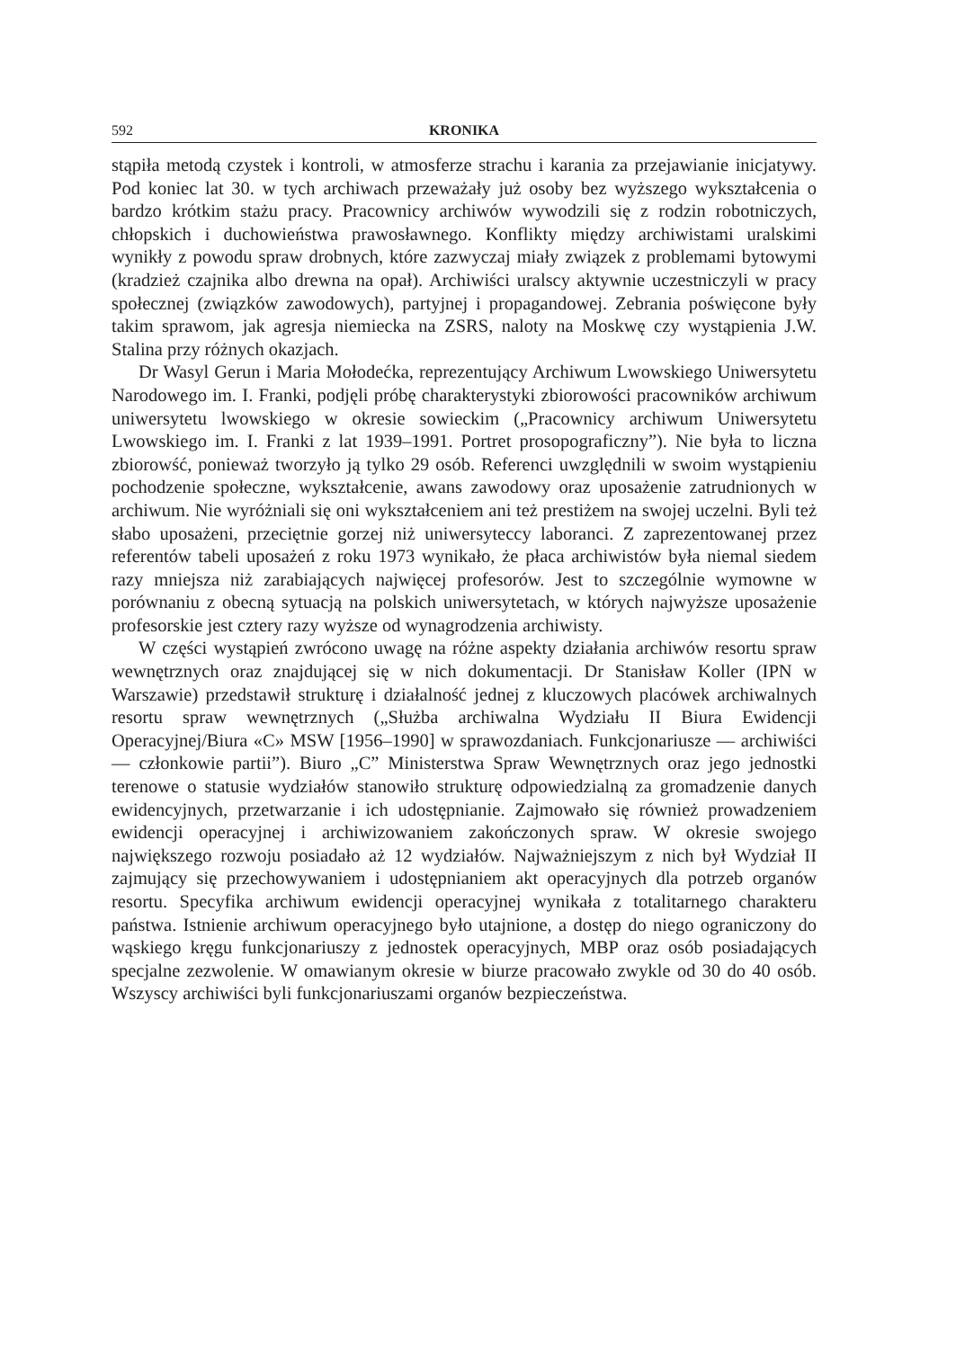592 KRONIKA
stąpiła metodą czystek i kontroli, w atmosferze strachu i karania za przejawianie inicjatywy. Pod koniec lat 30. w tych archiwach przeważały już osoby bez wyższego wykształcenia o bardzo krótkim stażu pracy. Pracownicy archiwów wywodzili się z rodzin robotniczych, chłopskich i duchowieństwa prawosławnego. Konflikty między archiwistami uralskimi wynikły z powodu spraw drobnych, które zazwyczaj miały związek z problemami bytowymi (kradzież czajnika albo drewna na opał). Archiwiści uralscy aktywnie uczestniczyli w pracy społecznej (związków zawodowych), partyjnej i propagandowej. Zebrania poświęcone były takim sprawom, jak agresja niemiecka na ZSRS, naloty na Moskwę czy wystąpienia J.W. Stalina przy różnych okazjach.
Dr Wasyl Gerun i Maria Mołodećka, reprezentujący Archiwum Lwowskiego Uniwersytetu Narodowego im. I. Franki, podjęli próbę charakterystyki zbiorowości pracowników archiwum uniwersytetu lwowskiego w okresie sowieckim („Pracownicy archiwum Uniwersytetu Lwowskiego im. I. Franki z lat 1939–1991. Portret prosopograficzny”). Nie była to liczna zbiorowść, ponieważ tworzyło ją tylko 29 osób. Referenci uwzględnili w swoim wystąpieniu pochodzenie społeczne, wykształcenie, awans zawodowy oraz uposażenie zatrudnionych w archiwum. Nie wyróżniali się oni wykształceniem ani też prestiżem na swojej uczelni. Byli też słabo uposażeni, przeciętnie gorzej niż uniwersyteccy laboranci. Z zaprezentowanej przez referentów tabeli uposażeń z roku 1973 wynikało, że płaca archiwistów była niemal siedem razy mniejsza niż zarabiających najwięcej profesorów. Jest to szczególnie wymowne w porównaniu z obecną sytuacją na polskich uniwersytetach, w których najwyższe uposażenie profesorskie jest cztery razy wyższe od wynagrodzenia archiwisty.
W części wystąpień zwrócono uwagę na różne aspekty działania archiwów resortu spraw wewnętrznych oraz znajdującej się w nich dokumentacji. Dr Stanisław Koller (IPN w Warszawie) przedstawił strukturę i działalność jednej z kluczowych placówek archiwalnych resortu spraw wewnętrznych („Służba archiwalna Wydziału II Biura Ewidencji Operacyjnej/Biura «C» MSW [1956–1990] w sprawozdaniach. Funkcjonariusze — archiwiści — członkowie partii”). Biuro „C” Ministerstwa Spraw Wewnętrznych oraz jego jednostki terenowe o statusie wydziałów stanowiło strukturę odpowiedzialną za gromadzenie danych ewidencyjnych, przetwarzanie i ich udostępnianie. Zajmowało się również prowadzeniem ewidencji operacyjnej i archiwizowaniem zakończonych spraw. W okresie swojego największego rozwoju posiadało aż 12 wydziałów. Najważniejszym z nich był Wydział II zajmujący się przechowywaniem i udostępnianiem akt operacyjnych dla potrzeb organów resortu. Specyfika archiwum ewidencji operacyjnej wynikała z totalitarnego charakteru państwa. Istnienie archiwum operacyjnego było utajnione, a dostęp do niego ograniczony do wąskiego kręgu funkcjonariuszy z jednostek operacyjnych, MBP oraz osób posiadających specjalne zezwolenie. W omawianym okresie w biurze pracowało zwykle od 30 do 40 osób. Wszyscy archiwiści byli funkcjonariuszami organów bezpieczeństwa.